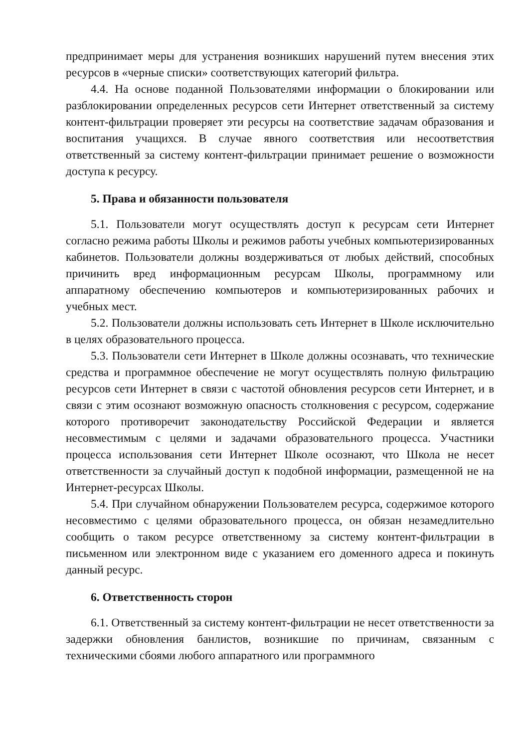предпринимает меры для устранения возникших нарушений путем внесения этих ресурсов в «черные списки» соответствующих категорий фильтра.
4.4. На основе поданной Пользователями информации о блокировании или разблокировании определенных ресурсов сети Интернет ответственный за систему контент-фильтрации проверяет эти ресурсы на соответствие задачам образования и воспитания учащихся. В случае явного соответствия или несоответствия ответственный за систему контент-фильтрации принимает решение о возможности доступа к ресурсу.
5. Права и обязанности пользователя
5.1. Пользователи могут осуществлять доступ к ресурсам сети Интернет согласно режима работы Школы и режимов работы учебных компьютеризированных кабинетов. Пользователи должны воздерживаться от любых действий, способных причинить вред информационным ресурсам Школы, программному или аппаратному обеспечению компьютеров и компьютеризированных рабочих и учебных мест.
5.2. Пользователи должны использовать сеть Интернет в Школе исключительно в целях образовательного процесса.
5.3. Пользователи сети Интернет в Школе должны осознавать, что технические средства и программное обеспечение не могут осуществлять полную фильтрацию ресурсов сети Интернет в связи с частотой обновления ресурсов сети Интернет, и в связи с этим осознают возможную опасность столкновения с ресурсом, содержание которого противоречит законодательству Российской Федерации и является несовместимым с целями и задачами образовательного процесса. Участники процесса использования сети Интернет Школе осознают, что Школа не несет ответственности за случайный доступ к подобной информации, размещенной не на Интернет-ресурсах Школы.
5.4. При случайном обнаружении Пользователем ресурса, содержимое которого несовместимо с целями образовательного процесса, он обязан незамедлительно сообщить о таком ресурсе ответственному за систему контент-фильтрации в письменном или электронном виде с указанием его доменного адреса и покинуть данный ресурс.
6. Ответственность сторон
6.1. Ответственный за систему контент-фильтрации не несет ответственности за задержки обновления банлистов, возникшие по причинам, связанным с техническими сбоями любого аппаратного или программного